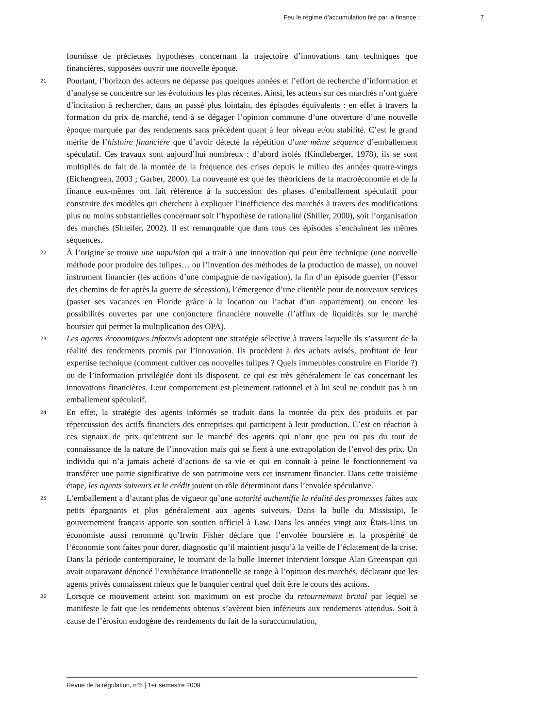Feu le régime d’accumulation tiré par la finance : 7
fournisse de précieuses hypothèses concernant la trajectoire d’innovations tant techniques que financières, supposées ouvrir une nouvelle époque.
21
Pourtant, l’horizon des acteurs ne dépasse pas quelques années et l’effort de recherche d’information et d’analyse se concentre sur les évolutions les plus récentes. Ainsi, les acteurs sur ces marchés n’ont guère d’incitation à rechercher, dans un passé plus lointain, des épisodes équivalents : en effet à travers la formation du prix de marché, tend à se dégager l’opinion commune d’une ouverture d’une nouvelle époque marquée par des rendements sans précédent quant à leur niveau et/ou stabilité. C’est le grand mérite de l’histoire financière que d’avoir détecté la répétition d’une même séquence d’emballement spéculatif. Ces travaux sont aujourd’hui nombreux : d’abord isolés (Kindleberger, 1978), ils se sont multipliés du fait de la montée de la fréquence des crises depuis le milieu des années quatre-vingts (Eichengreen, 2003 ; Garber, 2000). La nouveauté est que les théoriciens de la macroéconomie et de la finance eux-mêmes ont fait référence à la succession des phases d’emballement spéculatif pour construire des modèles qui cherchent à expliquer l’inefficience des marchés à travers des modifications plus ou moins substantielles concernant soit l’hypothèse de rationalité (Shiller, 2000), soit l’organisation des marchés (Shleifer, 2002). Il est remarquable que dans tous ces épisodes s’enchaînent les mêmes séquences.
22
À l’origine se trouve une impulsion qui a trait à une innovation qui peut être technique (une nouvelle méthode pour produire des tulipes… ou l’invention des méthodes de la production de masse), un nouvel instrument financier (les actions d’une compagnie de navigation), la fin d’un épisode guerrier (l’essor des chemins de fer après la guerre de sécession), l’émergence d’une clientèle pour de nouveaux services (passer ses vacances en Floride grâce à la location ou l’achat d’un appartement) ou encore les possibilités ouvertes par une conjoncture financière nouvelle (l’afflux de liquidités sur le marché boursier qui permet la multiplication des OPA).
23
Les agents économiques informés adoptent une stratégie sélective à travers laquelle ils s’assurent de la réalité des rendements promis par l’innovation. Ils procèdent à des achats avisés, profitant de leur expertise technique (comment cultiver ces nouvelles tulipes ? Quels immeubles construire en Floride ?) ou de l’information privilégiée dont ils disposent, ce qui est très généralement le cas concernant les innovations financières. Leur comportement est pleinement rationnel et à lui seul ne conduit pas à un emballement spéculatif.
24
En effet, la stratégie des agents informés se traduit dans la montée du prix des produits et par répercussion des actifs financiers des entreprises qui participent à leur production. C’est en réaction à ces signaux de prix qu’entrent sur le marché des agents qui n’ont que peu ou pas du tout de connaissance de la nature de l’innovation mais qui se fient à une extrapolation de l’envol des prix. Un individu qui n’a jamais acheté d’actions de sa vie et qui en connaît à peine le fonctionnement va transférer une partie significative de son patrimoine vers cet instrument financier. Dans cette troisième étape, les agents suiveurs et le crédit jouent un rôle déterminant dans l’envolée spéculative.
25
L’emballement a d’autant plus de vigueur qu’une autorité authentifie la réalité des promesses faites aux petits épargnants et plus généralement aux agents suiveurs. Dans la bulle du Mississipi, le gouvernement français apporte son soutien officiel à Law. Dans les années vingt aux États-Unis un économiste aussi renommé qu’Irwin Fisher déclare que l’envolée boursière et la prospérité de l’économie sont faites pour durer, diagnostic qu’il maintient jusqu’à la veille de l’éclatement de la crise. Dans la période contemporaine, le tournant de la bulle Internet intervient lorsque Alan Greenspan qui avait auparavant dénoncé l’exubérance irrationnelle se range à l’opinion des marchés, déclarant que les agents privés connaissent mieux que le banquier central quel doit être le cours des actions.
26
Lorsque ce mouvement atteint son maximum on est proche du retournement brutal par lequel se manifeste le fait que les rendements obtenus s’avèrent bien inférieurs aux rendements attendus. Soit à cause de l’érosion endogène des rendements du fait de la suraccumulation,
Revue de la régulation, n°5 | 1er semestre 2009